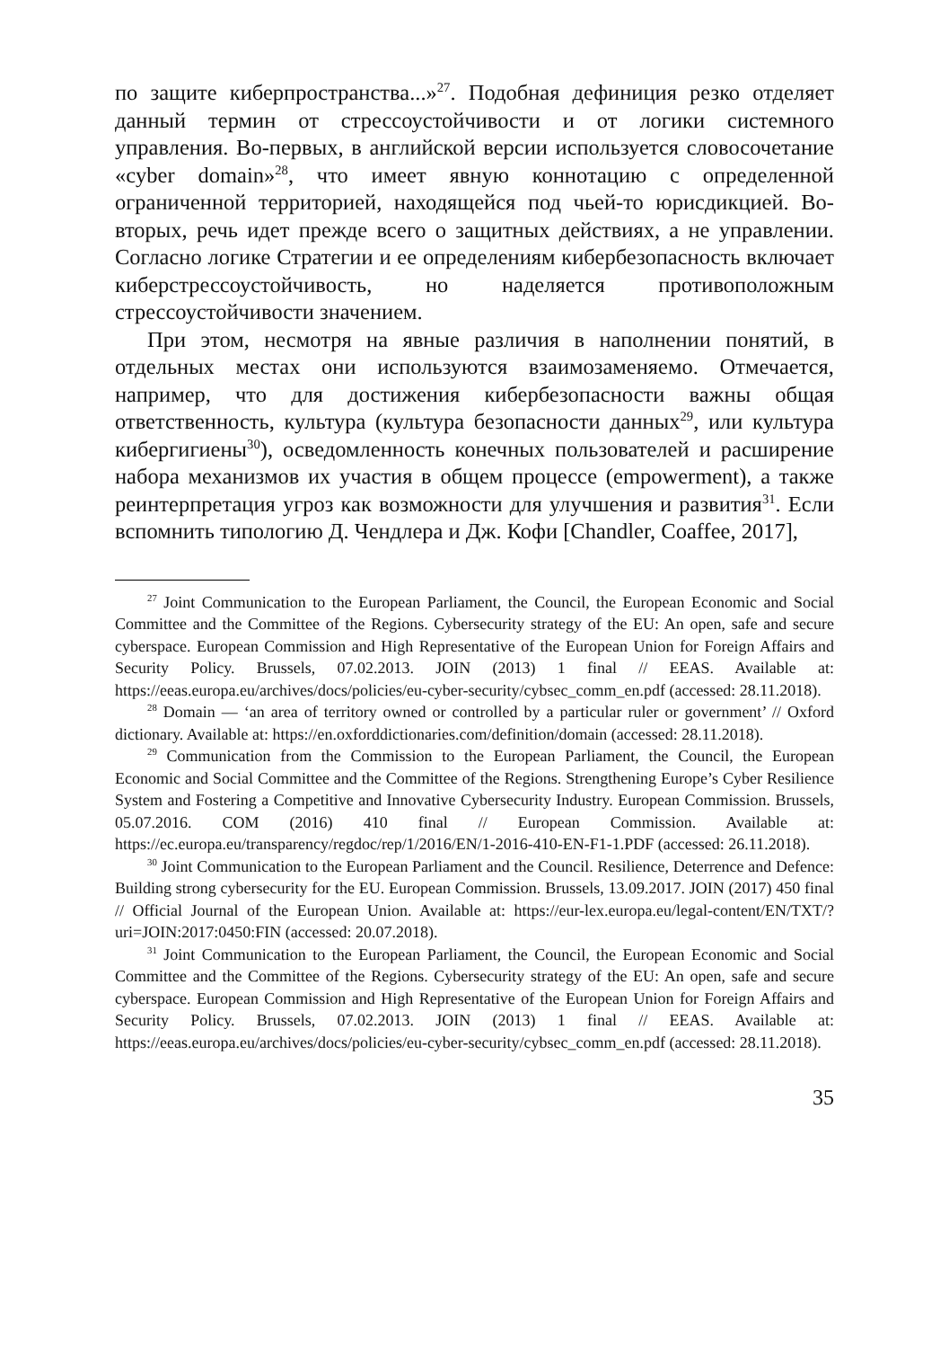по защите киберпространства...»<sup>27</sup>. Подобная дефиниция резко отделяет данный термин от стрессоустойчивости и от логики системного управления. Во-первых, в английской версии используется словосочетание «cyber domain»<sup>28</sup>, что имеет явную коннотацию с определенной ограниченной территорией, находящейся под чьей-то юрисдикцией. Во-вторых, речь идет прежде всего о защитных действиях, а не управлении. Согласно логике Стратегии и ее определениям кибербезопасность включает киберстрессоустойчивость, но наделяется противоположным стрессоустойчивости значением.
При этом, несмотря на явные различия в наполнении понятий, в отдельных местах они используются взаимозаменяемо. Отмечается, например, что для достижения кибербезопасности важны общая ответственность, культура (культура безопасности данных<sup>29</sup>, или культура кибергигиены<sup>30</sup>), осведомленность конечных пользователей и расширение набора механизмов их участия в общем процессе (empowerment), а также реинтерпретация угроз как возможности для улучшения и развития<sup>31</sup>. Если вспомнить типологию Д. Чендлера и Дж. Кофи [Chandler, Coaffee, 2017],
<sup>27</sup> Joint Communication to the European Parliament, the Council, the European Economic and Social Committee and the Committee of the Regions. Cybersecurity strategy of the EU: An open, safe and secure cyberspace. European Commission and High Representative of the European Union for Foreign Affairs and Security Policy. Brussels, 07.02.2013. JOIN (2013) 1 final // EEAS. Available at: https://eeas.europa.eu/archives/docs/policies/eu-cyber-security/cybsec_comm_en.pdf (accessed: 28.11.2018).
<sup>28</sup> Domain — ‘an area of territory owned or controlled by a particular ruler or government’ // Oxford dictionary. Available at: https://en.oxforddictionaries.com/definition/domain (accessed: 28.11.2018).
<sup>29</sup> Communication from the Commission to the European Parliament, the Council, the European Economic and Social Committee and the Committee of the Regions. Strengthening Europe’s Cyber Resilience System and Fostering a Competitive and Innovative Cybersecurity Industry. European Commission. Brussels, 05.07.2016. COM (2016) 410 final // European Commission. Available at: https://ec.europa.eu/transparency/regdoc/rep/1/2016/EN/1-2016-410-EN-F1-1.PDF (accessed: 26.11.2018).
<sup>30</sup> Joint Communication to the European Parliament and the Council. Resilience, Deterrence and Defence: Building strong cybersecurity for the EU. European Commission. Brussels, 13.09.2017. JOIN (2017) 450 final // Official Journal of the European Union. Available at: https://eur-lex.europa.eu/legal-content/EN/TXT/?uri=JOIN:2017:0450:FIN (accessed: 20.07.2018).
<sup>31</sup> Joint Communication to the European Parliament, the Council, the European Economic and Social Committee and the Committee of the Regions. Cybersecurity strategy of the EU: An open, safe and secure cyberspace. European Commission and High Representative of the European Union for Foreign Affairs and Security Policy. Brussels, 07.02.2013. JOIN (2013) 1 final // EEAS. Available at: https://eeas.europa.eu/archives/docs/policies/eu-cyber-security/cybsec_comm_en.pdf (accessed: 28.11.2018).
35